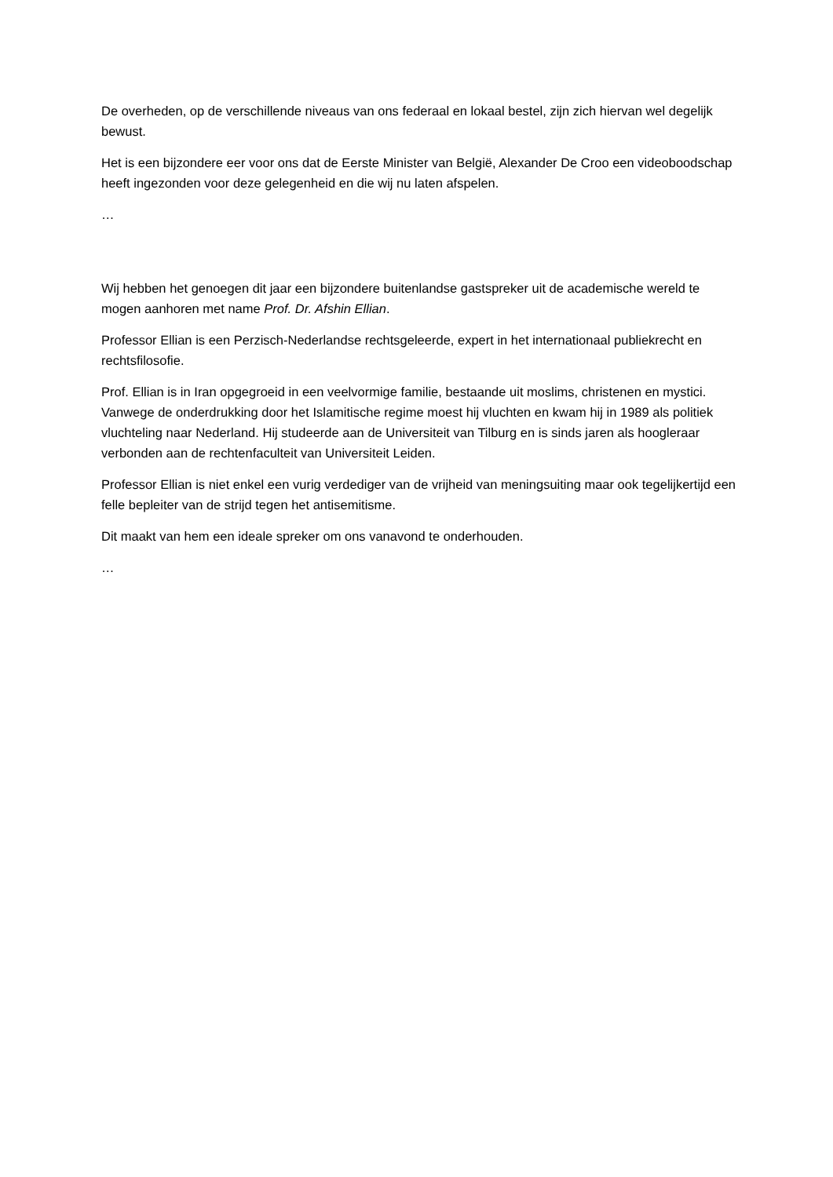De overheden, op de verschillende niveaus van ons federaal en lokaal bestel, zijn zich hiervan wel degelijk bewust.
Het is een bijzondere eer voor ons dat de Eerste Minister van België, Alexander De Croo een videoboodschap heeft ingezonden voor deze gelegenheid en die wij nu laten afspelen.
…
Wij hebben het genoegen dit jaar een bijzondere buitenlandse gastspreker uit de academische wereld te mogen aanhoren met name Prof. Dr. Afshin Ellian.
Professor Ellian is een Perzisch-Nederlandse rechtsgeleerde, expert in het internationaal publiekrecht en rechtsfilosofie.
Prof. Ellian is in Iran opgegroeid in een veelvormige familie, bestaande uit moslims, christenen en mystici. Vanwege de onderdrukking door het Islamitische regime moest hij vluchten en kwam hij in 1989 als politiek vluchteling naar Nederland. Hij studeerde aan de Universiteit van Tilburg en is sinds jaren als hoogleraar verbonden aan de rechtenfaculteit van Universiteit Leiden.
Professor Ellian is niet enkel een vurig verdediger van de vrijheid van meningsuiting maar ook tegelijkertijd een felle bepleiter van de strijd tegen het antisemitisme.
Dit maakt van hem een ideale spreker om ons vanavond te onderhouden.
…